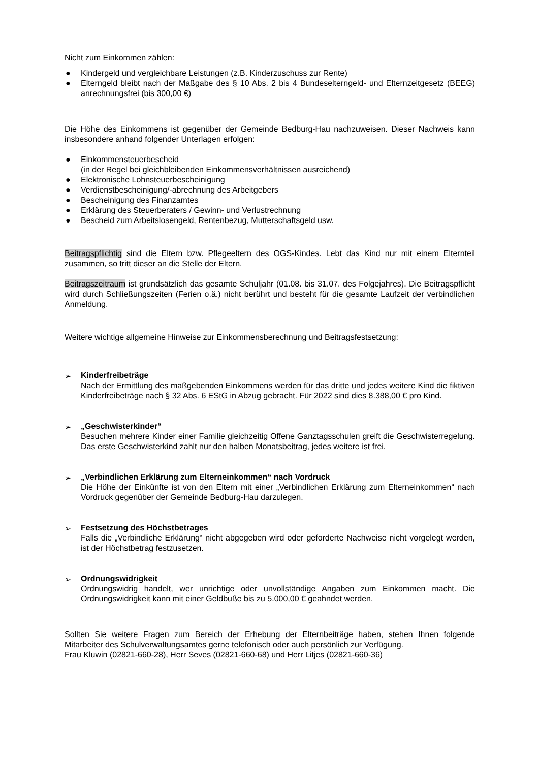Nicht zum Einkommen zählen:
● Kindergeld und vergleichbare Leistungen (z.B. Kinderzuschuss zur Rente)
● Elterngeld bleibt nach der Maßgabe des § 10 Abs. 2 bis 4 Bundeselterngeld- und Elternzeitgesetz (BEEG) anrechnungsfrei (bis 300,00 €)
Die Höhe des Einkommens ist gegenüber der Gemeinde Bedburg-Hau nachzuweisen. Dieser Nachweis kann insbesondere anhand folgender Unterlagen erfolgen:
● Einkommensteuerbescheid
(in der Regel bei gleichbleibenden Einkommensverhältnissen ausreichend)
● Elektronische Lohnsteuerbescheinigung
● Verdienstbescheinigung/-abrechnung des Arbeitgebers
● Bescheinigung des Finanzamtes
● Erklärung des Steuerberaters / Gewinn- und Verlustrechnung
● Bescheid zum Arbeitslosengeld, Rentenbezug, Mutterschaftsgeld usw.
Beitragspflichtig sind die Eltern bzw. Pflegeeltern des OGS-Kindes. Lebt das Kind nur mit einem Elternteil zusammen, so tritt dieser an die Stelle der Eltern.
Beitragszeitraum ist grundsätzlich das gesamte Schuljahr (01.08. bis 31.07. des Folgejahres). Die Beitragspflicht wird durch Schließungszeiten (Ferien o.ä.) nicht berührt und besteht für die gesamte Laufzeit der verbindlichen Anmeldung.
Weitere wichtige allgemeine Hinweise zur Einkommensberechnung und Beitragsfestsetzung:
➢ Kinderfreibeträge
Nach der Ermittlung des maßgebenden Einkommens werden für das dritte und jedes weitere Kind die fiktiven Kinderfreibeträge nach § 32 Abs. 6 EStG in Abzug gebracht. Für 2022 sind dies 8.388,00 € pro Kind.
➢ „Geschwisterkinder“
Besuchen mehrere Kinder einer Familie gleichzeitig Offene Ganztagsschulen greift die Geschwisterregelung. Das erste Geschwisterkind zahlt nur den halben Monatsbeitrag, jedes weitere ist frei.
➢ „Verbindlichen Erklärung zum Elterneinkommen“ nach Vordruck
Die Höhe der Einkünfte ist von den Eltern mit einer „Verbindlichen Erklärung zum Elterneinkommen“ nach Vordruck gegenüber der Gemeinde Bedburg-Hau darzulegen.
➢ Festsetzung des Höchstbetrages
Falls die „Verbindliche Erklärung“ nicht abgegeben wird oder geforderte Nachweise nicht vorgelegt werden, ist der Höchstbetrag festzusetzen.
➢ Ordnungswidrigkeit
Ordnungswidrig handelt, wer unrichtige oder unvollständige Angaben zum Einkommen macht. Die Ordnungswidrigkeit kann mit einer Geldbuße bis zu 5.000,00 € geahndet werden.
Sollten Sie weitere Fragen zum Bereich der Erhebung der Elternbeiträge haben, stehen Ihnen folgende Mitarbeiter des Schulverwaltungsamtes gerne telefonisch oder auch persönlich zur Verfügung.
Frau Kluwin (02821-660-28), Herr Seves (02821-660-68) und Herr Litjes (02821-660-36)